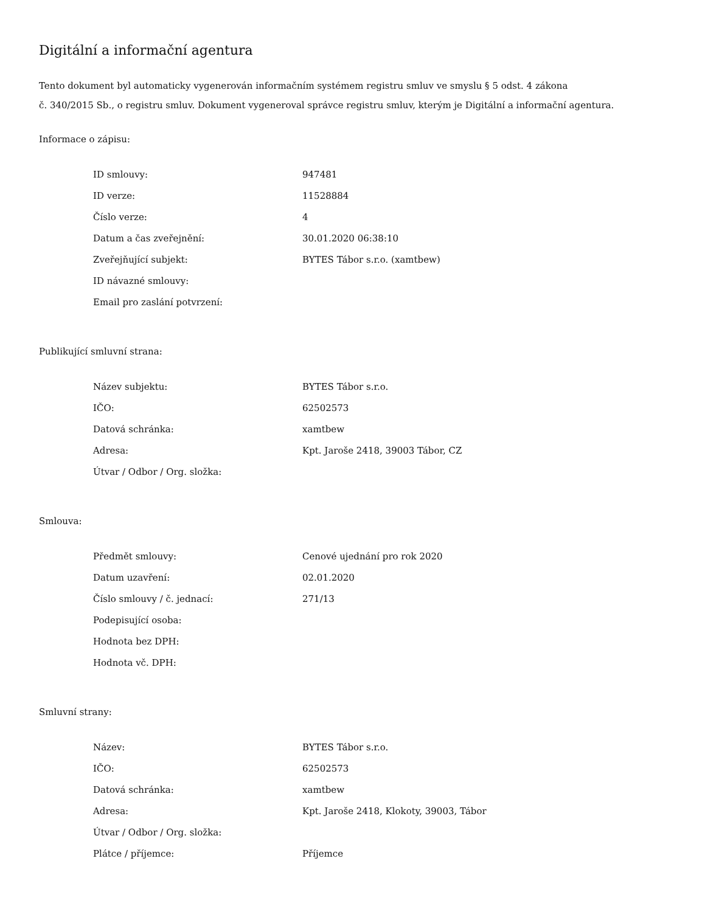Digitální a informační agentura
Tento dokument byl automaticky vygenerován informačním systémem registru smluv ve smyslu § 5 odst. 4 zákona
č. 340/2015 Sb., o registru smluv. Dokument vygeneroval správce registru smluv, kterým je Digitální a informační agentura.
Informace o zápisu:
| ID smlouvy: | 947481 |
| ID verze: | 11528884 |
| Číslo verze: | 4 |
| Datum a čas zveřejnění: | 30.01.2020 06:38:10 |
| Zveřejňující subjekt: | BYTES Tábor s.r.o. (xamtbew) |
| ID návazné smlouvy: | |
| Email pro zaslání potvrzení: | |
Publikující smluvní strana:
| Název subjektu: | BYTES Tábor s.r.o. |
| IČO: | 62502573 |
| Datová schránka: | xamtbew |
| Adresa: | Kpt. Jaroše 2418, 39003 Tábor, CZ |
| Útvar / Odbor / Org. složka: | |
Smlouva:
| Předmět smlouvy: | Cenové ujednání pro rok 2020 |
| Datum uzavření: | 02.01.2020 |
| Číslo smlouvy / č. jednací: | 271/13 |
| Podepisující osoba: | |
| Hodnota bez DPH: | |
| Hodnota vč. DPH: | |
Smluvní strany:
| Název: | BYTES Tábor s.r.o. |
| IČO: | 62502573 |
| Datová schránka: | xamtbew |
| Adresa: | Kpt. Jaroše 2418, Klokoty, 39003, Tábor |
| Útvar / Odbor / Org. složka: | |
| Plátce / příjemce: | Příjemce |